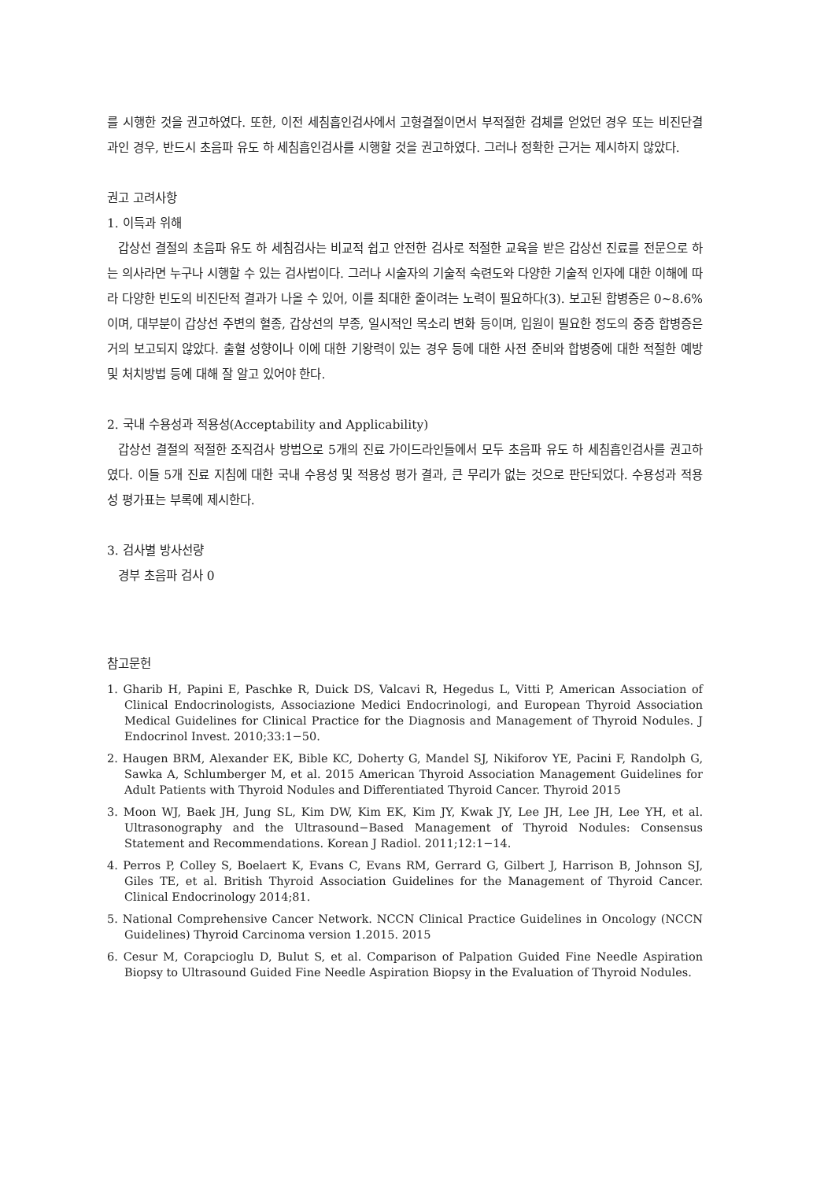를 시행한 것을 권고하였다. 또한, 이전 세침흡인검사에서 고형결절이면서 부적절한 검체를 얻었던 경우 또는 비진단결과인 경우, 반드시 초음파 유도 하 세침흡인검사를 시행할 것을 권고하였다. 그러나 정확한 근거는 제시하지 않았다.
권고 고려사항
1. 이득과 위해
갑상선 결절의 초음파 유도 하 세침검사는 비교적 쉽고 안전한 검사로 적절한 교육을 받은 갑상선 진료를 전문으로 하는 의사라면 누구나 시행할 수 있는 검사법이다. 그러나 시술자의 기술적 숙련도와 다양한 기술적 인자에 대한 이해에 따라 다양한 빈도의 비진단적 결과가 나올 수 있어, 이를 최대한 줄이려는 노력이 필요하다(3). 보고된 합병증은 0~8.6%이며, 대부분이 갑상선 주변의 혈종, 갑상선의 부종, 일시적인 목소리 변화 등이며, 입원이 필요한 정도의 중증 합병증은 거의 보고되지 않았다. 출혈 성향이나 이에 대한 기왕력이 있는 경우 등에 대한 사전 준비와 합병증에 대한 적절한 예방 및 처치방법 등에 대해 잘 알고 있어야 한다.
2. 국내 수용성과 적용성(Acceptability and Applicability)
갑상선 결절의 적절한 조직검사 방법으로 5개의 진료 가이드라인들에서 모두 초음파 유도 하 세침흡인검사를 권고하였다. 이들 5개 진료 지침에 대한 국내 수용성 및 적용성 평가 결과, 큰 무리가 없는 것으로 판단되었다. 수용성과 적용성 평가표는 부록에 제시한다.
3. 검사별 방사선량
경부 초음파 검사 0
참고문헌
1. Gharib H, Papini E, Paschke R, Duick DS, Valcavi R, Hegedus L, Vitti P, American Association of Clinical Endocrinologists, Associazione Medici Endocrinologi, and European Thyroid Association Medical Guidelines for Clinical Practice for the Diagnosis and Management of Thyroid Nodules. J Endocrinol Invest. 2010;33:1−50.
2. Haugen BRM, Alexander EK, Bible KC, Doherty G, Mandel SJ, Nikiforov YE, Pacini F, Randolph G, Sawka A, Schlumberger M, et al. 2015 American Thyroid Association Management Guidelines for Adult Patients with Thyroid Nodules and Differentiated Thyroid Cancer. Thyroid 2015
3. Moon WJ, Baek JH, Jung SL, Kim DW, Kim EK, Kim JY, Kwak JY, Lee JH, Lee JH, Lee YH, et al. Ultrasonography and the Ultrasound−Based Management of Thyroid Nodules: Consensus Statement and Recommendations. Korean J Radiol. 2011;12:1−14.
4. Perros P, Colley S, Boelaert K, Evans C, Evans RM, Gerrard G, Gilbert J, Harrison B, Johnson SJ, Giles TE, et al. British Thyroid Association Guidelines for the Management of Thyroid Cancer. Clinical Endocrinology 2014;81.
5. National Comprehensive Cancer Network. NCCN Clinical Practice Guidelines in Oncology (NCCN Guidelines) Thyroid Carcinoma version 1.2015. 2015
6. Cesur M, Corapcioglu D, Bulut S, et al. Comparison of Palpation Guided Fine Needle Aspiration Biopsy to Ultrasound Guided Fine Needle Aspiration Biopsy in the Evaluation of Thyroid Nodules.